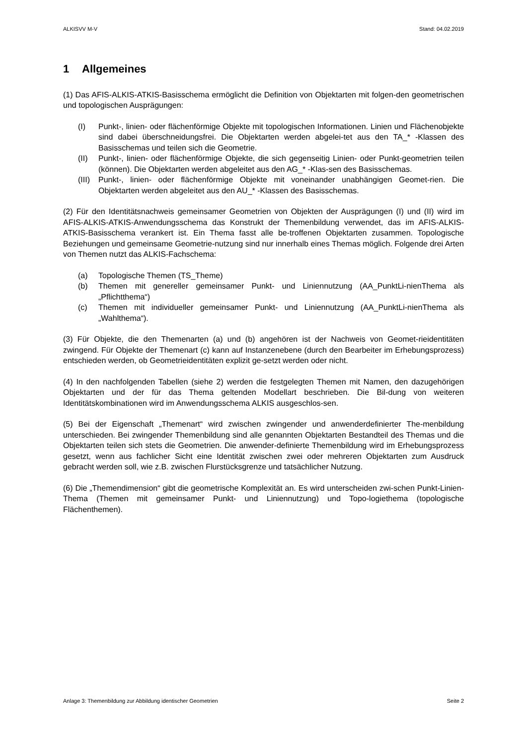ALKISVV M-V Stand: 04.02.2019
1 Allgemeines
(1) Das AFIS-ALKIS-ATKIS-Basisschema ermöglicht die Definition von Objektarten mit folgen-den geometrischen und topologischen Ausprägungen:
(I) Punkt-, linien- oder flächenförmige Objekte mit topologischen Informationen. Linien und Flächenobjekte sind dabei überschneidungsfrei. Die Objektarten werden abgelei-tet aus den TA_* -Klassen des Basisschemas und teilen sich die Geometrie.
(II) Punkt-, linien- oder flächenförmige Objekte, die sich gegenseitig Linien- oder Punkt-geometrien teilen (können). Die Objektarten werden abgeleitet aus den AG_* -Klas-sen des Basisschemas.
(III) Punkt-, linien- oder flächenförmige Objekte mit voneinander unabhängigen Geomet-rien. Die Objektarten werden abgeleitet aus den AU_* -Klassen des Basisschemas.
(2) Für den Identitätsnachweis gemeinsamer Geometrien von Objekten der Ausprägungen (I) und (II) wird im AFIS-ALKIS-ATKIS-Anwendungsschema das Konstrukt der Themenbildung verwendet, das im AFIS-ALKIS-ATKIS-Basisschema verankert ist. Ein Thema fasst alle be-troffenen Objektarten zusammen. Topologische Beziehungen und gemeinsame Geometrie-nutzung sind nur innerhalb eines Themas möglich. Folgende drei Arten von Themen nutzt das ALKIS-Fachschema:
(a) Topologische Themen (TS_Theme)
(b) Themen mit genereller gemeinsamer Punkt- und Liniennutzung (AA_PunktLi-nienThema als „Pflichtthema“)
(c) Themen mit individueller gemeinsamer Punkt- und Liniennutzung (AA_PunktLi-nienThema als „Wahlthema“).
(3) Für Objekte, die den Themenarten (a) und (b) angehören ist der Nachweis von Geomet-rieidentitäten zwingend. Für Objekte der Themenart (c) kann auf Instanzenebene (durch den Bearbeiter im Erhebungsprozess) entschieden werden, ob Geometrieidentitäten explizit ge-setzt werden oder nicht.
(4) In den nachfolgenden Tabellen (siehe 2) werden die festgelegten Themen mit Namen, den dazugehörigen Objektarten und der für das Thema geltenden Modellart beschrieben. Die Bil-dung von weiteren Identitätskombinationen wird im Anwendungsschema ALKIS ausgeschlos-sen.
(5) Bei der Eigenschaft „Themenart“ wird zwischen zwingender und anwenderdefinierter The-menbildung unterschieden. Bei zwingender Themenbildung sind alle genannten Objektarten Bestandteil des Themas und die Objektarten teilen sich stets die Geometrien. Die anwender-definierte Themenbildung wird im Erhebungsprozess gesetzt, wenn aus fachlicher Sicht eine Identität zwischen zwei oder mehreren Objektarten zum Ausdruck gebracht werden soll, wie z.B. zwischen Flurstücksgrenze und tatsächlicher Nutzung.
(6) Die „Themendimension“ gibt die geometrische Komplexität an. Es wird unterscheiden zwi-schen Punkt-Linien-Thema (Themen mit gemeinsamer Punkt- und Liniennutzung) und Topo-logiethema (topologische Flächenthemen).
Anlage 3: Themenbildung zur Abbildung identischer Geometrien Seite 2